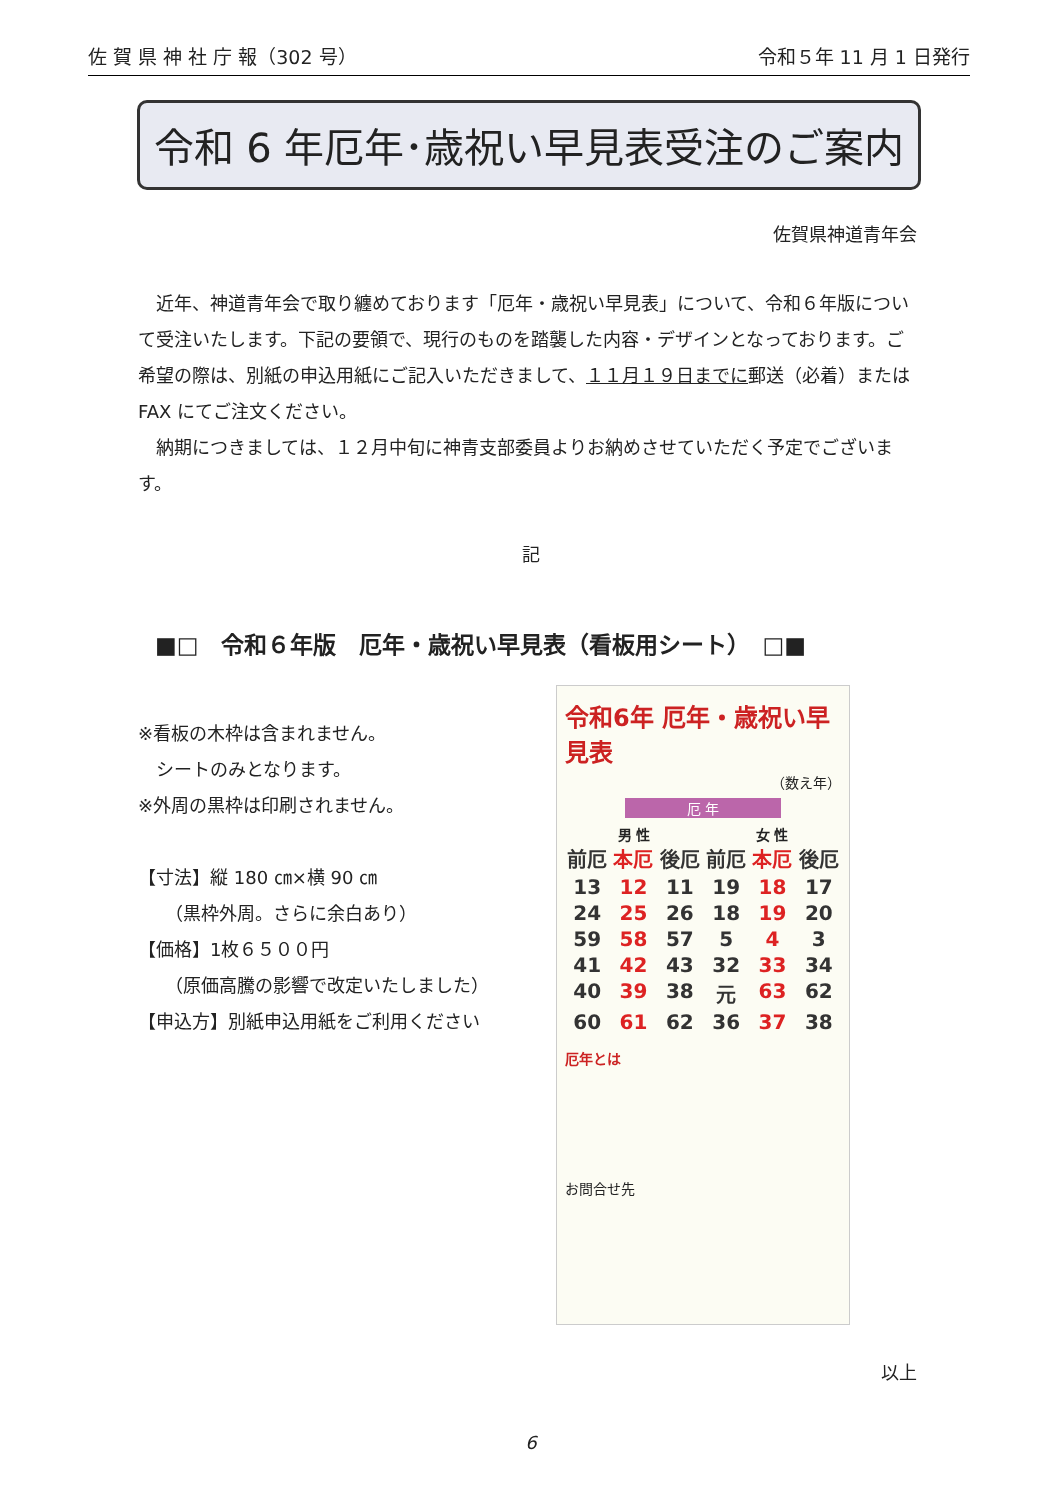佐 賀 県 神 社 庁 報（302 号） 令和５年 11 月 1 日発行
令和 6 年厄年･歳祝い早見表受注のご案内
佐賀県神道青年会
近年、神道青年会で取り纏めております「厄年・歳祝い早見表」について、令和６年版について受注いたします。下記の要領で、現行のものを踏襲した内容・デザインとなっております。ご希望の際は、別紙の申込用紙にご記入いただきまして、１１月１９日までに郵送（必着）またはFAX にてご注文ください。
納期につきましては、１２月中旬に神青支部委員よりお納めさせていただく予定でございます。
記
■□　令和６年版　厄年・歳祝い早見表（看板用シート）　□■
※看板の木枠は含まれません。
　シートのみとなります。
※外周の黒枠は印刷されません。
【寸法】縦 180 ㎝×横 90 ㎝
　　（黒枠外周。さらに余白あり）
【価格】1枚６５００円
　　（原価高騰の影響で改定いたしました）
【申込方】別紙申込用紙をご利用ください
令和6年 厄年・歳祝い早見表
（数え年）
厄 年
男 性 女 性
前厄 本厄 後厄 前厄 本厄 後厄 13 12 11 19 18 17 24 25 26 18 19 20 59 58 57 5 4 3 41 42 43 32 33 34 40 39 38 元 63 62 60 61 62 36 37 38
厄年とは
お問合せ先
以上
6